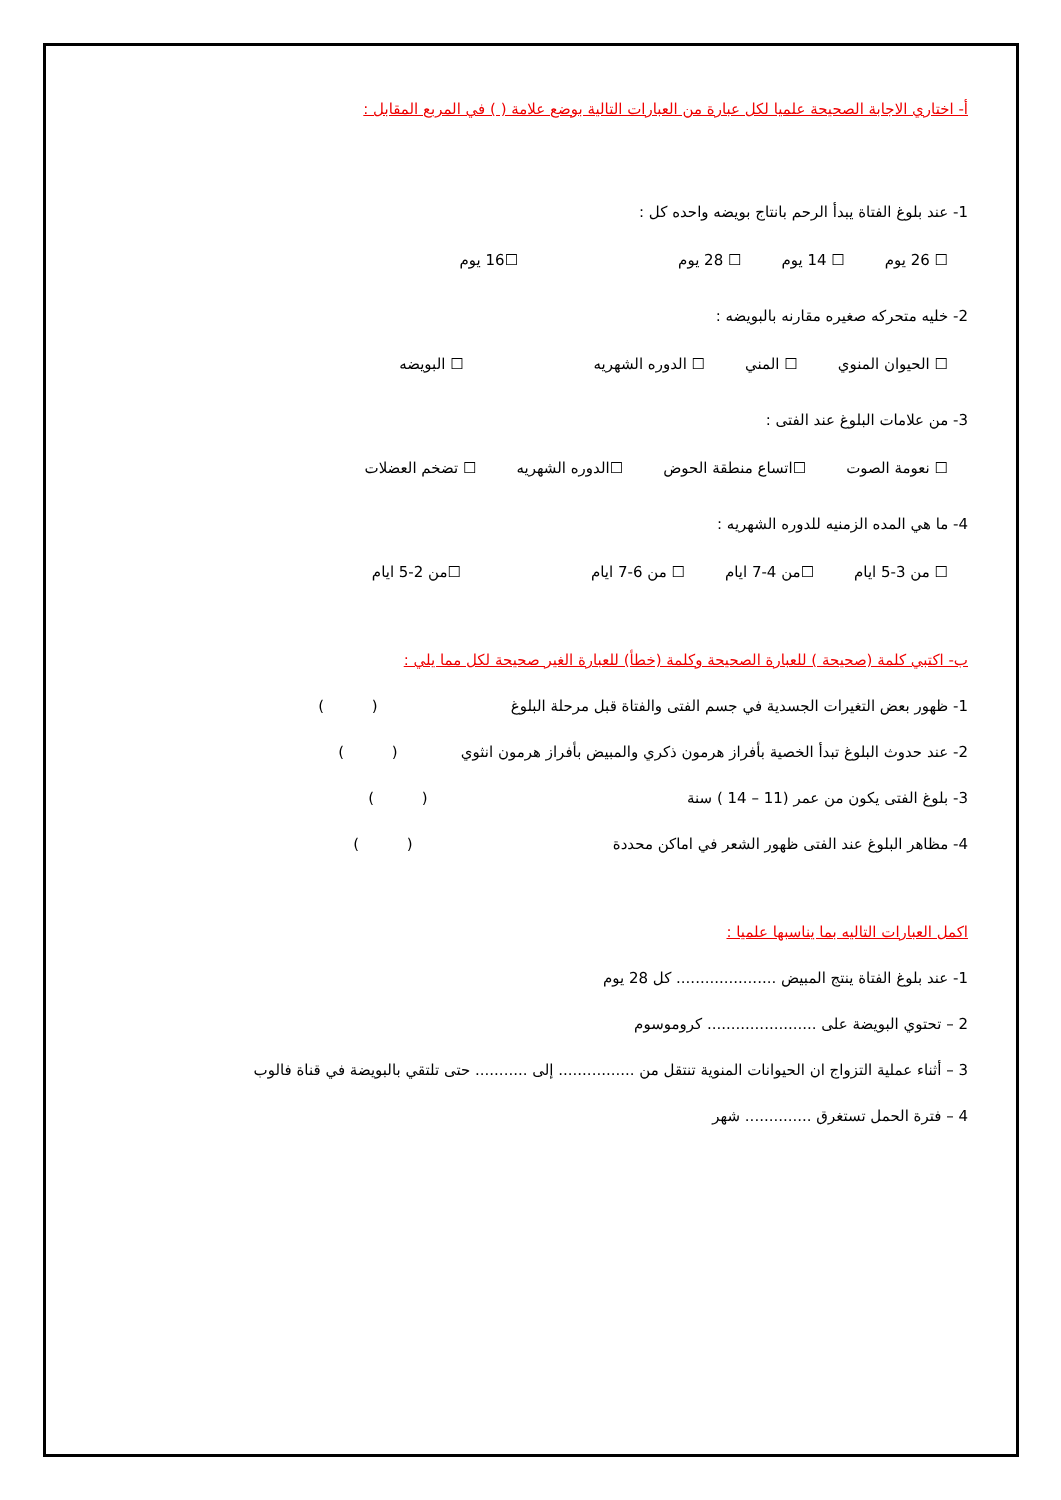أ- اختاري الاجابة الصحيحة علميا لكل عبارة من العبارات التالية بوضع علامة ( ) في المربع المقابل :
1- عند بلوغ الفتاة يبدأ الرحم بانتاج بويضه واحده كل :
☐ 26 يوم ☐ 14 يوم ☐ 28 يوم ☐16 يوم
2- خليه متحركه صغيره مقارنه بالبويضه :
☐ الحيوان المنوي ☐ المني ☐ الدوره الشهريه ☐ البويضه
3- من علامات البلوغ عند الفتى :
☐ نعومة الصوت ☐اتساع منطقة الحوض ☐الدوره الشهريه ☐ تضخم العضلات
4- ما هي المده الزمنيه للدوره الشهريه :
☐ من 3-5 ايام ☐من 4-7 ايام ☐ من 6-7 ايام ☐من 2-5 ايام
ب- اكتبي كلمة (صحيحة ) للعبارة الصحيحة وكلمة (خطأ) للعبارة الغير صحيحة لكل مما يلي :
1- ظهور بعض التغيرات الجسدية في جسم الفتى والفتاة قبل مرحلة البلوغ ( )
2- عند حدوث البلوغ تبدأ الخصية بأفراز هرمون ذكري والمبيض بأفراز هرمون انثوي ( )
3- بلوغ الفتى يكون من عمر (11 – 14 ) سنة ( )
4- مظاهر البلوغ عند الفتى ظهور الشعر في اماكن محددة ( )
اكمل العبارات التاليه بما يناسبها علميا :
1- عند بلوغ الفتاة ينتج المبيض ..................... كل 28 يوم
2 – تحتوي البويضة على ....................... كروموسوم
3 – أثناء عملية التزواج ان الحيوانات المنوية تنتقل من ................ إلى ........... حتى تلتقي بالبويضة في قناة فالوب
4 – فترة الحمل تستغرق .............. شهر